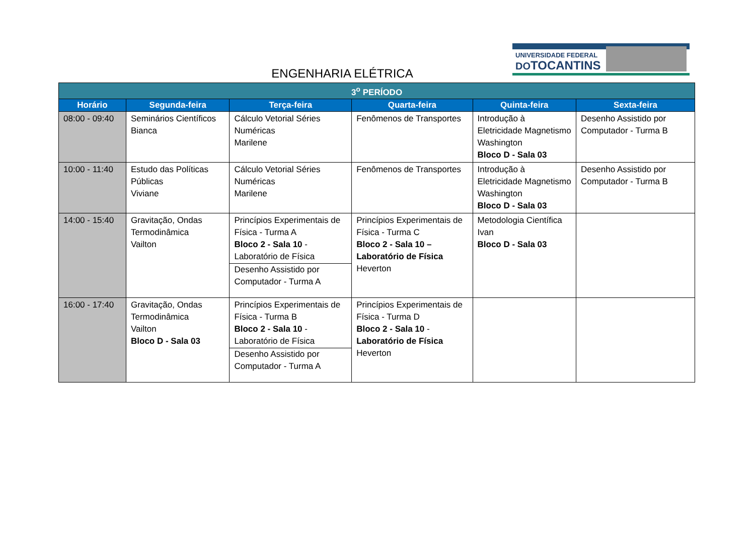ENGENHARIA ELÉTRICA
UNIVERSIDADE FEDERAL
DOTOCANTINS
| 3<sup>o</sup> PERÍODO | | | | | |
| --- | --- | --- | --- | --- | --- |
| Horário | Segunda-feira | Terça-feira | Quarta-feira | Quinta-feira | Sexta-feira |
| 08:00 - 09:40 | Seminários Científicos Bianca | Cálculo Vetorial Séries Numéricas Marilene | Fenômenos de Transportes | Introdução à Eletricidade Magnetismo Washington Bloco D - Sala 03 | Desenho Assistido por Computador - Turma B |
| 10:00 - 11:40 | Estudo das Políticas Públicas Viviane | Cálculo Vetorial Séries Numéricas Marilene | Fenômenos de Transportes | Introdução à Eletricidade Magnetismo Washington Bloco D - Sala 03 | Desenho Assistido por Computador - Turma B |
| 14:00 - 15:40 | Gravitação, Ondas Termodinâmica Vailton | Princípios Experimentais de Física - Turma A Bloco 2 - Sala 10 - Laboratório de Física Desenho Assistido por Computador - Turma A | Princípios Experimentais de Física - Turma C Bloco 2 - Sala 10 – Laboratório de Física Heverton | Metodologia Científica Ivan Bloco D - Sala 03 | |
| 16:00 - 17:40 | Gravitação, Ondas Termodinâmica Vailton Bloco D - Sala 03 | Princípios Experimentais de Física - Turma B Bloco 2 - Sala 10 - Laboratório de Física Desenho Assistido por Computador - Turma A | Princípios Experimentais de Física - Turma D Bloco 2 - Sala 10 - Laboratório de Física Heverton | | |